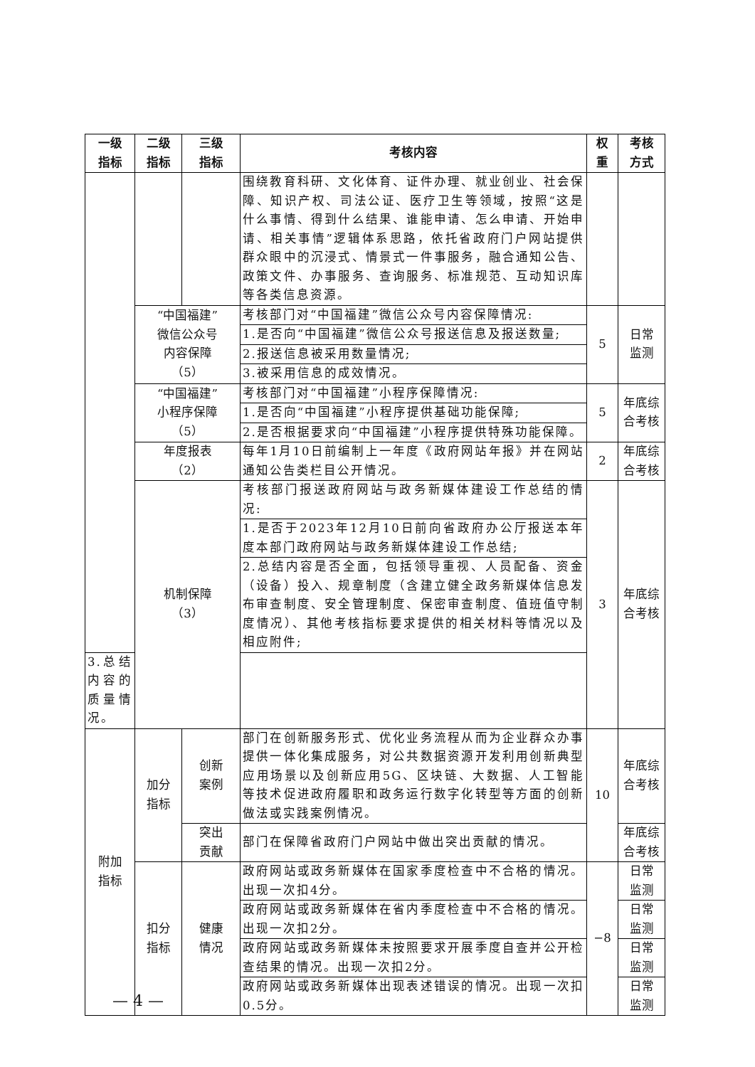| 一级 指标 | 二级 指标 | 三级 指标 | 考核内容 | 权 重 | 考核 方式 |
| --- | --- | --- | --- | --- | --- |
| | | | 围绕教育科研、文化体育、证件办理、就业创业、社会保障、知识产权、司法公证、医疗卫生等领域，按照“这是什么事情、得到什么结果、谁能申请、怎么申请、开始申请、相关事情”逻辑体系思路，依托省政府门户网站提供群众眼中的沉浸式、情景式一件事服务，融合通知公告、政策文件、办事服务、查询服务、标准规范、互动知识库等各类信息资源。 | | |
| | “中国福建” 微信公众号 内容保障 （5） | | 考核部门对“中国福建”微信公众号内容保障情况: | 5 | 日常 监测 |
| | | | 1.是否向“中国福建”微信公众号报送信息及报送数量; | | |
| | | | 2.报送信息被采用数量情况; | | |
| | | | 3.被采用信息的成效情况。 | | |
| | “中国福建” 小程序保障 （5） | | 考核部门对“中国福建”小程序保障情况: | 5 | 年底综 合考核 |
| | | | 1.是否向“中国福建”小程序提供基础功能保障; | | |
| | | | 2.是否根据要求向“中国福建”小程序提供特殊功能保障。 | | |
| | 年度报表 （2） | | 每年1月10日前编制上一年度《政府网站年报》并在网站通知公告类栏目公开情况。 | 2 | 年底综 合考核 |
| | 机制保障 （3） | | 考核部门报送政府网站与政务新媒体建设工作总结的情况: | 3 | 年底综 合考核 |
| | | | 1.是否于2023年12月10日前向省政府办公厅报送本年度本部门政府网站与政务新媒体建设工作总结; | | |
| | | | 2.总结内容是否全面，包括领导重视、人员配备、资金（设备）投入、规章制度（含建立健全政务新媒体信息发布审查制度、安全管理制度、保密审查制度、值班值守制度情况）、其他考核指标要求提供的相关材料等情况以及相应附件; | | |
| 3.总结内容的质量情况。 | | | | | |
| 附加 指标 | 加分 指标 | 创新 案例 | 部门在创新服务形式、优化业务流程从而为企业群众办事提供一体化集成服务，对公共数据资源开发利用创新典型应用场景以及创新应用5G、区块链、大数据、人工智能等技术促进政府履职和政务运行数字化转型等方面的创新做法或实践案例情况。 | 10 | 年底综 合考核 |
| | | 突出 贡献 | 部门在保障省政府门户网站中做出突出贡献的情况。 | | 年底综 合考核 |
| | 扣分 指标 | 健康 情况 | 政府网站或政务新媒体在国家季度检查中不合格的情况。出现一次扣4分。 | −8 | 日常 监测 |
| | | | 政府网站或政务新媒体在省内季度检查中不合格的情况。出现一次扣2分。 | | 日常 监测 |
| | | | 政府网站或政务新媒体未按照要求开展季度自查并公开检查结果的情况。出现一次扣2分。 | | 日常 监测 |
| | | | 政府网站或政务新媒体出现表述错误的情况。出现一次扣0.5分。 | | 日常 监测 |
— 4 —